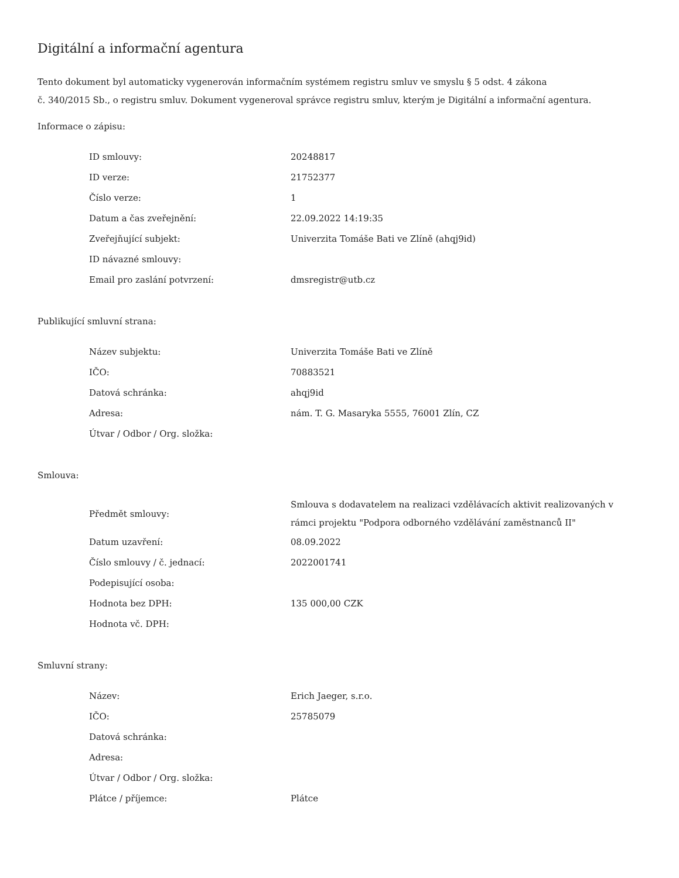Digitální a informační agentura
Tento dokument byl automaticky vygenerován informačním systémem registru smluv ve smyslu § 5 odst. 4 zákona
č. 340/2015 Sb., o registru smluv. Dokument vygeneroval správce registru smluv, kterým je Digitální a informační agentura.
Informace o zápisu:
| ID smlouvy: | 20248817 |
| ID verze: | 21752377 |
| Číslo verze: | 1 |
| Datum a čas zveřejnění: | 22.09.2022 14:19:35 |
| Zveřejňující subjekt: | Univerzita Tomáše Bati ve Zlíně (ahqj9id) |
| ID návazné smlouvy: | |
| Email pro zaslání potvrzení: | dmsregistr@utb.cz |
Publikující smluvní strana:
| Název subjektu: | Univerzita Tomáše Bati ve Zlíně |
| IČO: | 70883521 |
| Datová schránka: | ahqj9id |
| Adresa: | nám. T. G. Masaryka 5555, 76001 Zlín, CZ |
| Útvar / Odbor / Org. složka: | |
Smlouva:
| Předmět smlouvy: | Smlouva s dodavatelem na realizaci vzdělávacích aktivit realizovaných v rámci projektu "Podpora odborného vzdělávání zaměstnanců II" |
| Datum uzavření: | 08.09.2022 |
| Číslo smlouvy / č. jednací: | 2022001741 |
| Podepisující osoba: | |
| Hodnota bez DPH: | 135 000,00 CZK |
| Hodnota vč. DPH: | |
Smluvní strany:
| Název: | Erich Jaeger, s.r.o. |
| IČO: | 25785079 |
| Datová schránka: | |
| Adresa: | |
| Útvar / Odbor / Org. složka: | |
| Plátce / příjemce: | Plátce |